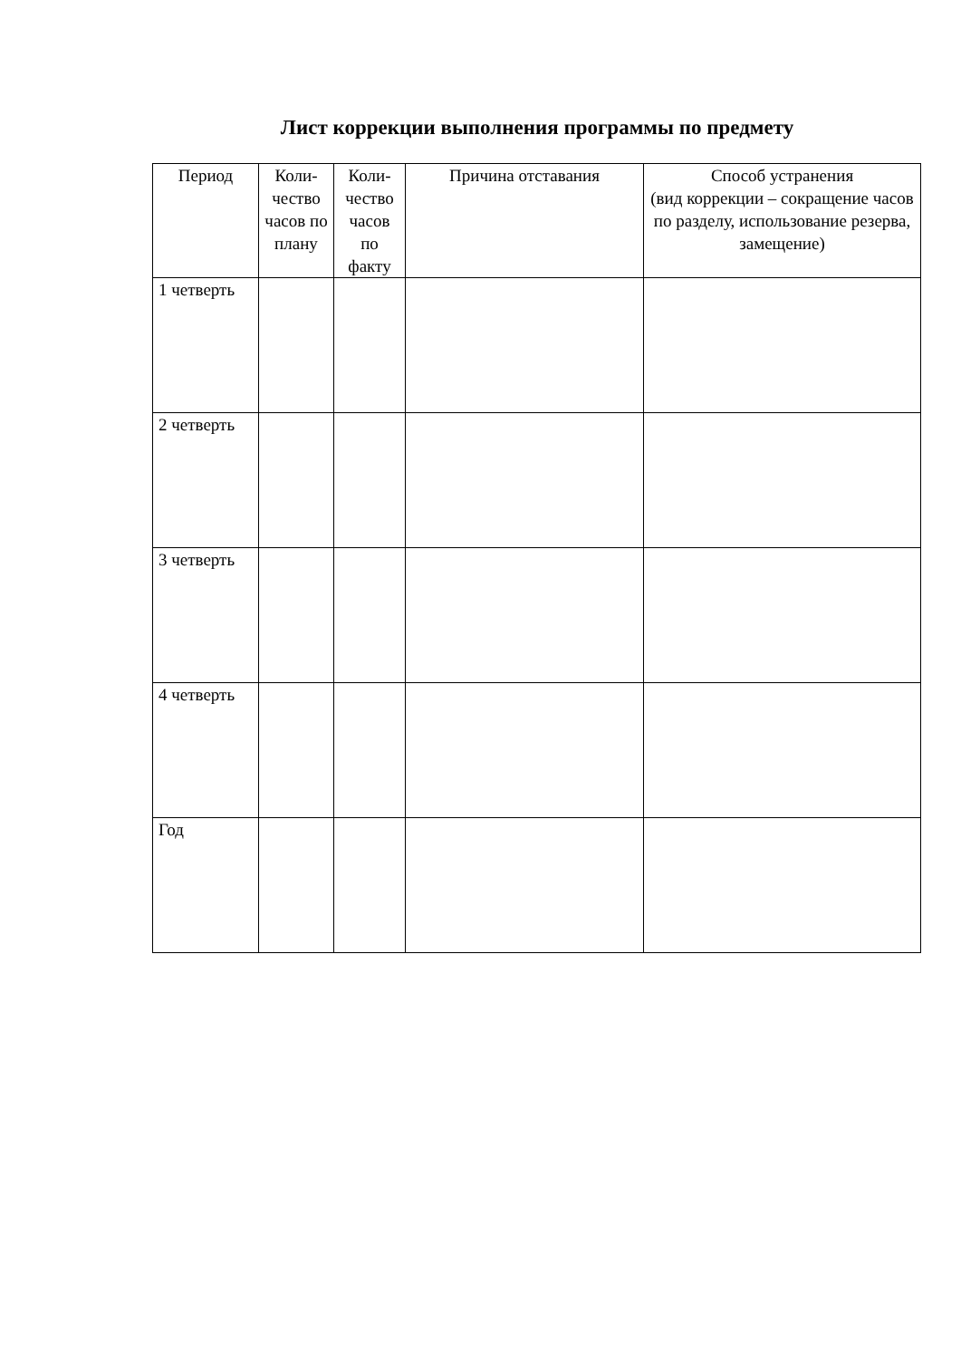Лист коррекции выполнения программы по предмету
| Период | Коли-чество часов по плану | Коли-чество часов по факту | Причина отставания | Способ устранения (вид коррекции – сокращение часов по разделу, использование резерва, замещение) |
| --- | --- | --- | --- | --- |
| 1 четверть | | | | |
| 2 четверть | | | | |
| 3 четверть | | | | |
| 4 четверть | | | | |
| Год | | | | |